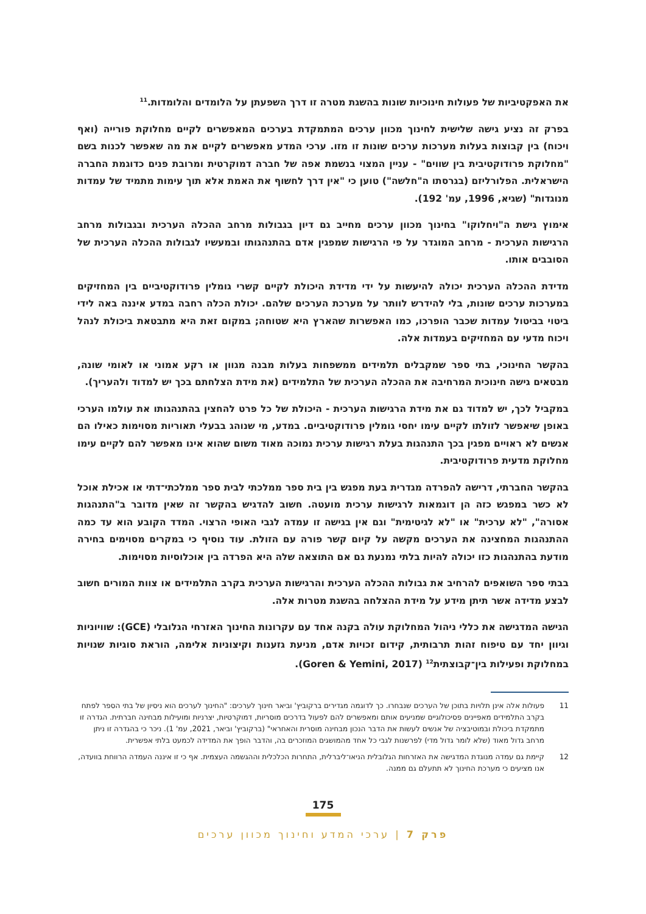את האפקטיביות של פעולות חינוכיות שונות בהשגת מטרה זו דרך השפעתן על הלומדים והלומדות.<sup>11</sup>
בפרק זה נציע גישה שלישית לחינוך מכוון ערכים המתמקדת בערכים המאפשרים לקיים מחלוקת פורייה (ואף ויכוח) בין קבוצות בעלות מערכות ערכים שונות זו מזו. ערכי המדע מאפשרים לקיים את מה שאפשר לכנות בשם "מחלוקת פרודוקטיבית בין שווים" - עניין המצוי בנשמת אפה של חברה דמוקרטית ומרובת פנים כדוגמת החברה הישראלית. הפלורליזם (בגרסתו ה"חלשה") טוען כי "אין דרך לחשוף את האמת אלא תוך עימות מתמיד של עמדות מנוגדות" (שגיא, 1996, עמ' 192).
אימוץ גישת ה"ויחלוקו" בחינוך מכוון ערכים מחייב גם דיון בגבולות מרחב ההכלה הערכית ובגבולות מרחב הרגישות הערכית - מרחב המוגדר על פי הרגישות שמפגין אדם בהתנהגותו ובמעשיו לגבולות ההכלה הערכית של הסובבים אותו.
מדידת ההכלה הערכית יכולה להיעשות על ידי מדידת היכולת לקיים קשרי גומלין פרודוקטיביים בין המחזיקים במערכות ערכים שונות, בלי להידרש לוותר על מערכת הערכים שלהם. יכולת הכלה רחבה במדע איננה באה לידי ביטוי בביטול עמדות שכבר הופרכו, כמו האפשרות שהארץ היא שטוחה; במקום זאת היא מתבטאת ביכולת לנהל ויכוח מדעי עם המחזיקים בעמדות אלה.
בהקשר החינוכי, בתי ספר שמקבלים תלמידים ממשפחות בעלות מבנה מגוון או רקע אמוני או לאומי שונה, מבטאים גישה חינוכית המרחיבה את ההכלה הערכית של התלמידים (את מידת הצלחתם בכך יש למדוד ולהעריך).
במקביל לכך, יש למדוד גם את מידת הרגישות הערכית - היכולת של כל פרט להחצין בהתנהגותו את עולמו הערכי באופן שיאפשר לזולתו לקיים עימו יחסי גומלין פרודוקטיביים. במדע, מי שנוהג בבעלי תאוריות מסוימות כאילו הם אנשים לא ראויים מפגין בכך התנהגות בעלת רגישות ערכית נמוכה מאוד משום שהוא אינו מאפשר להם לקיים עימו מחלוקת מדעית פרודוקטיבית.
בהקשר החברתי, דרישה להפרדה מגדרית בעת מפגש בין בית ספר ממלכתי לבית ספר ממלכתי־דתי או אכילת אוכל לא כשר במפגש כזה הן דוגמאות לרגישות ערכית מועטה. חשוב להדגיש בהקשר זה שאין מדובר ב"התנהגות אסורה", "לא ערכית" או "לא לגיטימית" וגם אין בגישה זו עמדה לגבי האופי הרצוי. המדד הקובע הוא עד כמה ההתנהגות המחצינה את הערכים מקשה על קיום קשר פורה עם הזולת. עוד נוסיף כי במקרים מסוימים בחירה מודעת בהתנהגות כזו יכולה להיות בלתי נמנעת גם אם התוצאה שלה היא הפרדה בין אוכלוסיות מסוימות.
בבתי ספר השואפים להרחיב את גבולות ההכלה הערכית והרגישות הערכית בקרב התלמידים או צוות המורים חשוב לבצע מדידה אשר תיתן מידע על מידת ההצלחה בהשגת מטרות אלה.
הגישה המדגישה את כללי ניהול המחלוקת עולה בקנה אחד עם עקרונות החינוך האזרחי הגלובלי (GCE): שוויוניות וגיוון יחד עם טיפוח זהות תרבותית, קידום זכויות אדם, מניעת גזענות וקיצוניות אלימה, הוראת סוגיות שנויות במחלוקת ופעילות בין־קבוצתית<sup>12</sup> (Goren & Yemini, 2017).
11 פעולות אלה אינן תלויות בתוכן של הערכים שנבחרו. כך לדוגמה מגדירים ברקוביץ' וביאר חינוך לערכים: "החינוך לערכים הוא ניסיון של בתי הספר לפתח בקרב התלמידים מאפיינים פסיכולוגיים שמניעים אותם ומאפשרים להם לפעול בדרכים מוסריות, דמוקרטיות, יצרניות ומועילות מבחינה חברתית. הגדרה זו מתמקדת ביכולת ובמוטיבציה של אנשים לעשות את הדבר הנכון מבחינה מוסרית והאחראי" (ברקוביץ' וביאר, 2021, עמ' 1). ניכר כי בהגדרה זו ניתן מרחב גדול מאוד (שלא לומר גדול מדי) לפרשנות לגבי כל אחד מהמושגים המוזכרים בה, והדבר הופך את המדידה לכמעט בלתי אפשרית.
12 קיימת גם עמדה מנוגדת המדגישה את האזרחות הגלובלית הניאו־ליברלית, התחרות הכלכלית וההגשמה העצמית. אף כי זו איננה העמדה הרווחת בוועדה, אנו מציעים כי מערכת החינוך לא תתעלם גם ממנה.
175
פרק 7 | ערכי המדע וחינוך מכוון ערכים